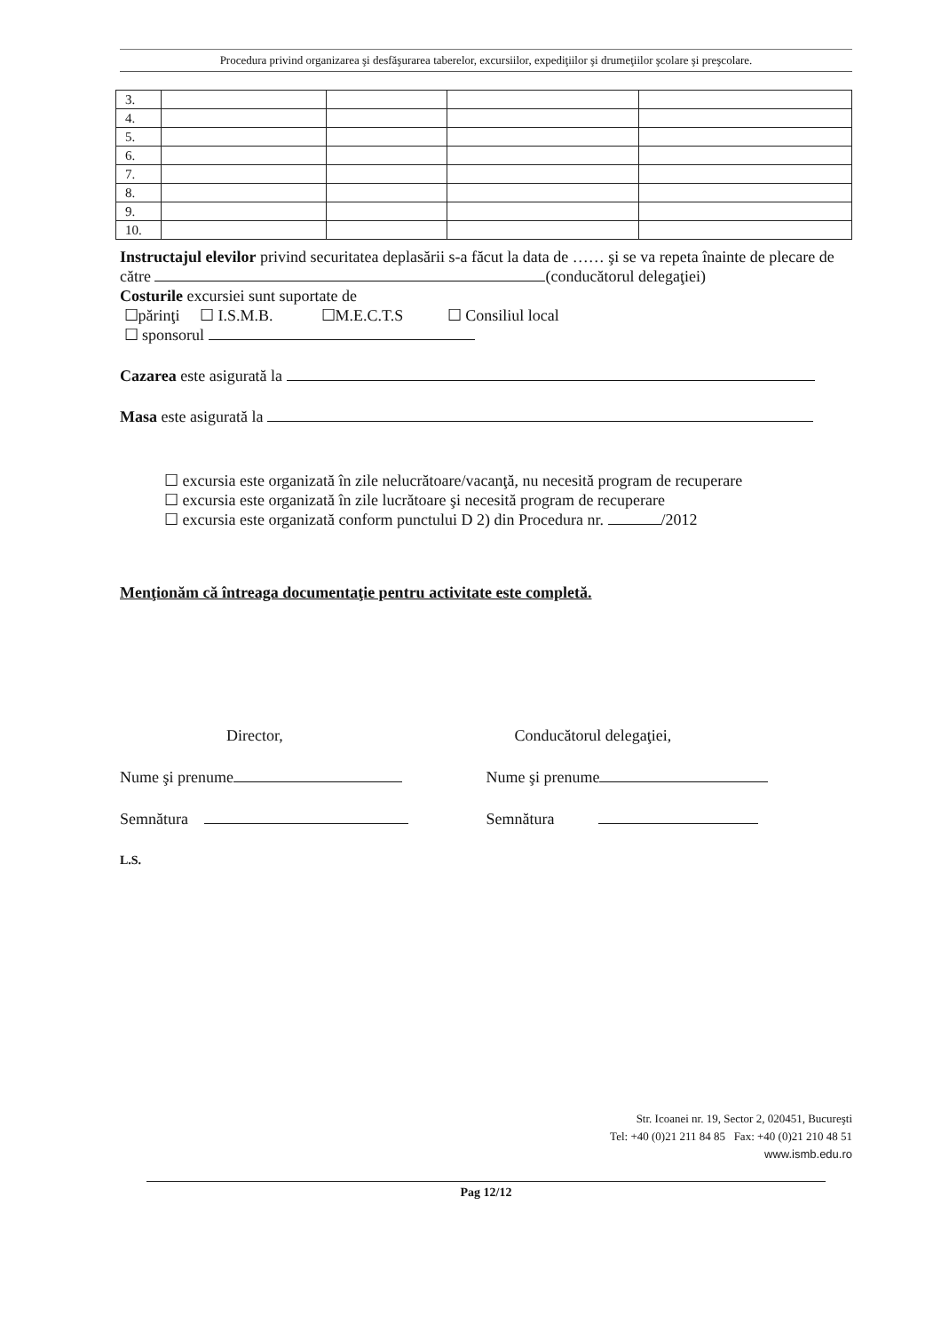Procedura privind organizarea şi desfăşurarea taberelor, excursiilor, expediţiilor şi drumeţiilor şcolare şi preşcolare.
| 3. | | | | |
| 4. | | | | |
| 5. | | | | |
| 6. | | | | |
| 7. | | | | |
| 8. | | | | |
| 9. | | | | |
| 10. | | | | |
Instructajul elevilor privind securitatea deplasării s-a făcut la data de …… şi se va repeta înainte de plecare de către (conducătorul delegaţiei)
Costurile excursiei sunt suportate de
☐părinţi ☐ I.S.M.B. ☐M.E.C.T.S ☐ Consiliul local
☐ sponsorul
Cazarea este asigurată la
Masa este asigurată la
☐ excursia este organizată în zile nelucrătoare/vacanţă, nu necesită program de recuperare
☐ excursia este organizată în zile lucrătoare şi necesită program de recuperare
☐ excursia este organizată conform punctului D 2) din Procedura nr. /2012
Menţionăm că întreaga documentaţie pentru activitate este completă.
Director, Conducătorul delegaţiei,
Nume şi prenume Nume şi prenume
Semnătura Semnătura
L.S.
Str. Icoanei nr. 19, Sector 2, 020451, Bucureşti
Tel: +40 (0)21 211 84 85 Fax: +40 (0)21 210 48 51
www.ismb.edu.ro
Pag 12/12